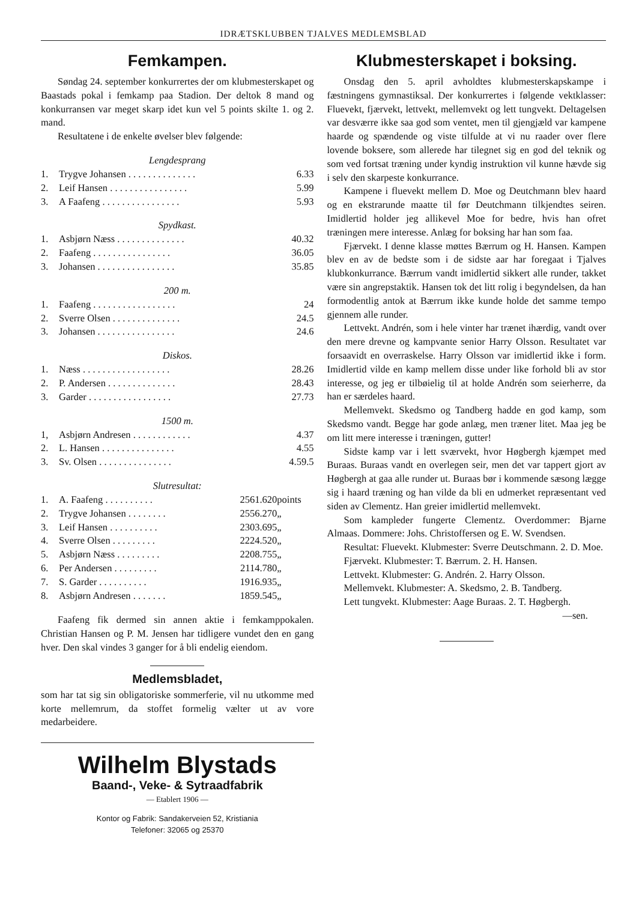IDRÆTSKLUBBEN TJALVES MEDLEMSBLAD
Femkampen.
Søndag 24. september konkurrertes der om klubmesterskapet og Baastads pokal i femkamp paa Stadion. Der deltok 8 mand og konkurransen var meget skarp idet kun vel 5 points skilte 1. og 2. mand.
Resultatene i de enkelte øvelser blev følgende:
Lengdesprang
| 1. | Trygve Johansen . . . . . . . . . . . . . . | 6.33 |
| 2. | Leif Hansen . . . . . . . . . . . . . . . . | 5.99 |
| 3. | A Faafeng . . . . . . . . . . . . . . . . | 5.93 |
Spydkast.
| 1. | Asbjørn Næss . . . . . . . . . . . . . . | 40.32 |
| 2. | Faafeng . . . . . . . . . . . . . . . . | 36.05 |
| 3. | Johansen . . . . . . . . . . . . . . . . | 35.85 |
200 m.
| 1. | Faafeng . . . . . . . . . . . . . . . . . | 24 |
| 2. | Sverre Olsen . . . . . . . . . . . . . . | 24.5 |
| 3. | Johansen . . . . . . . . . . . . . . . . | 24.6 |
Diskos.
| 1. | Næss . . . . . . . . . . . . . . . . . . | 28.26 |
| 2. | P. Andersen . . . . . . . . . . . . . . | 28.43 |
| 3. | Garder . . . . . . . . . . . . . . . . . | 27.73 |
1500 m.
| 1, | Asbjørn Andresen . . . . . . . . . . . . | 4.37 |
| 2. | L. Hansen . . . . . . . . . . . . . . . | 4.55 |
| 3. | Sv. Olsen . . . . . . . . . . . . . . . | 4.59.5 |
Slutresultat:
| 1. | A. Faafeng . . . . . . . . . . | 2561.620 | points |
| 2. | Trygve Johansen . . . . . . . . | 2556.270 | „ |
| 3. | Leif Hansen . . . . . . . . . . | 2303.695 | „ |
| 4. | Sverre Olsen . . . . . . . . . | 2224.520 | „ |
| 5. | Asbjørn Næss . . . . . . . . . | 2208.755 | „ |
| 6. | Per Andersen . . . . . . . . . | 2114.780 | „ |
| 7. | S. Garder . . . . . . . . . . | 1916.935 | „ |
| 8. | Asbjørn Andresen . . . . . . . | 1859.545 | „ |
Faafeng fik dermed sin annen aktie i femkamppokalen. Christian Hansen og P. M. Jensen har tidligere vundet den en gang hver. Den skal vindes 3 ganger for å bli endelig eiendom.
Medlemsbladet,
som har tat sig sin obligatoriske sommerferie, vil nu utkomme med korte mellemrum, da stoffet formelig vælter ut av vore medarbeidere.
Wilhelm Blystads
Baand-, Veke- & Sytraadfabrik
— Etablert 1906 —
Kontor og Fabrik: Sandakerveien 52, Kristiania
Telefoner: 32065 og 25370
Klubmesterskapet i boksing.
Onsdag den 5. april avholdtes klubmesterskapskampe i fæstningens gymnastiksal. Der konkurrertes i følgende vektklasser: Fluevekt, fjærvekt, lettvekt, mellemvekt og lett tungvekt. Deltagelsen var desværre ikke saa god som ventet, men til gjengjæld var kampene haarde og spændende og viste tilfulde at vi nu raader over flere lovende boksere, som allerede har tilegnet sig en god del teknik og som ved fortsat træning under kyndig instruktion vil kunne hævde sig i selv den skarpeste konkurrance.
Kampene i fluevekt mellem D. Moe og Deutchmann blev haard og en ekstrarunde maatte til før Deutchmann tilkjendtes seiren. Imidlertid holder jeg allikevel Moe for bedre, hvis han ofret træningen mere interesse. Anlæg for boksing har han som faa.
Fjærvekt. I denne klasse møttes Bærrum og H. Hansen. Kampen blev en av de bedste som i de sidste aar har foregaat i Tjalves klubkonkurrance. Bærrum vandt imidlertid sikkert alle runder, takket være sin angrepstaktik. Hansen tok det litt rolig i begyndelsen, da han formodentlig antok at Bærrum ikke kunde holde det samme tempo gjennem alle runder.
Lettvekt. Andrén, som i hele vinter har trænet ihærdig, vandt over den mere drevne og kampvante senior Harry Olsson. Resultatet var forsaavidt en overraskelse. Harry Olsson var imidlertid ikke i form. Imidlertid vilde en kamp mellem disse under like forhold bli av stor interesse, og jeg er tilbøielig til at holde Andrén som seierherre, da han er særdeles haard.
Mellemvekt. Skedsmo og Tandberg hadde en god kamp, som Skedsmo vandt. Begge har gode anlæg, men træner litet. Maa jeg be om litt mere interesse i træningen, gutter!
Sidste kamp var i lett sværvekt, hvor Høgbergh kjæmpet med Buraas. Buraas vandt en overlegen seir, men det var tappert gjort av Høgbergh at gaa alle runder ut. Buraas bør i kommende sæsong lægge sig i haard træning og han vilde da bli en udmerket repræsentant ved siden av Clementz. Han greier imidlertid mellemvekt.
Som kampleder fungerte Clementz. Overdommer: Bjarne Almaas. Dommere: Johs. Christoffersen og E. W. Svendsen.
Resultat: Fluevekt. Klubmester: Sverre Deutschmann. 2. D. Moe.
Fjærvekt. Klubmester: T. Bærrum. 2. H. Hansen.
Lettvekt. Klubmester: G. Andrén. 2. Harry Olsson.
Mellemvekt. Klubmester: A. Skedsmo, 2. B. Tandberg.
Lett tungvekt. Klubmester: Aage Buraas. 2. T. Høgbergh.
—sen.